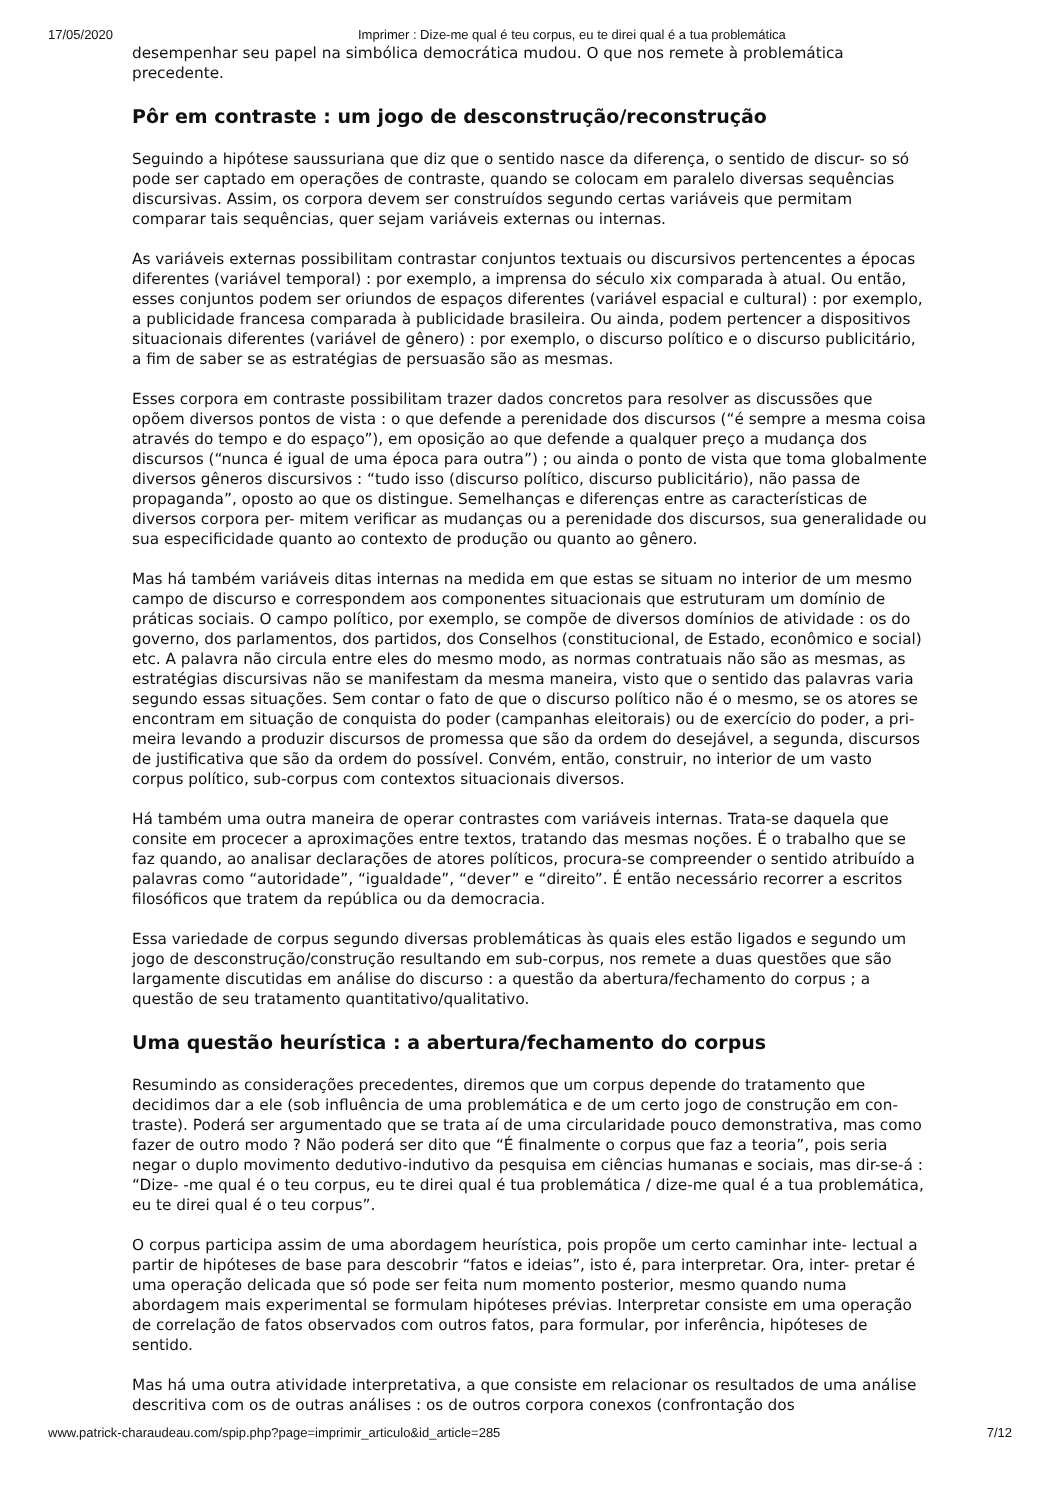17/05/2020 Imprimer : Dize-me qual é teu corpus, eu te direi qual é a tua problemática
desempenhar seu papel na simbólica democrática mudou. O que nos remete à problemática precedente.
Pôr em contraste : um jogo de desconstrução/reconstrução
Seguindo a hipótese saussuriana que diz que o sentido nasce da diferença, o sentido de discur- so só pode ser captado em operações de contraste, quando se colocam em paralelo diversas sequências discursivas. Assim, os corpora devem ser construídos segundo certas variáveis que permitam comparar tais sequências, quer sejam variáveis externas ou internas.
As variáveis externas possibilitam contrastar conjuntos textuais ou discursivos pertencentes a épocas diferentes (variável temporal) : por exemplo, a imprensa do século xix comparada à atual. Ou então, esses conjuntos podem ser oriundos de espaços diferentes (variável espacial e cultural) : por exemplo, a publicidade francesa comparada à publicidade brasileira. Ou ainda, podem pertencer a dispositivos situacionais diferentes (variável de gênero) : por exemplo, o discurso político e o discurso publicitário, a fim de saber se as estratégias de persuasão são as mesmas.
Esses corpora em contraste possibilitam trazer dados concretos para resolver as discussões que opõem diversos pontos de vista : o que defende a perenidade dos discursos (“é sempre a mesma coisa através do tempo e do espaço”), em oposição ao que defende a qualquer preço a mudança dos discursos (“nunca é igual de uma época para outra”) ; ou ainda o ponto de vista que toma globalmente diversos gêneros discursivos : “tudo isso (discurso político, discurso publicitário), não passa de propaganda”, oposto ao que os distingue. Semelhanças e diferenças entre as características de diversos corpora per- mitem verificar as mudanças ou a perenidade dos discursos, sua generalidade ou sua especificidade quanto ao contexto de produção ou quanto ao gênero.
Mas há também variáveis ditas internas na medida em que estas se situam no interior de um mesmo campo de discurso e correspondem aos componentes situacionais que estruturam um domínio de práticas sociais. O campo político, por exemplo, se compõe de diversos domínios de atividade : os do governo, dos parlamentos, dos partidos, dos Conselhos (constitucional, de Estado, econômico e social) etc. A palavra não circula entre eles do mesmo modo, as normas contratuais não são as mesmas, as estratégias discursivas não se manifestam da mesma maneira, visto que o sentido das palavras varia segundo essas situações. Sem contar o fato de que o discurso político não é o mesmo, se os atores se encontram em situação de conquista do poder (campanhas eleitorais) ou de exercício do poder, a pri- meira levando a produzir discursos de promessa que são da ordem do desejável, a segunda, discursos de justificativa que são da ordem do possível. Convém, então, construir, no interior de um vasto corpus político, sub-corpus com contextos situacionais diversos.
Há também uma outra maneira de operar contrastes com variáveis internas. Trata-se daquela que consite em procecer a aproximações entre textos, tratando das mesmas noções. É o trabalho que se faz quando, ao analisar declarações de atores políticos, procura-se compreender o sentido atribuído a palavras como “autoridade”, “igualdade”, “dever” e “direito”. É então necessário recorrer a escritos filosóficos que tratem da república ou da democracia.
Essa variedade de corpus segundo diversas problemáticas às quais eles estão ligados e segundo um jogo de desconstrução/construção resultando em sub-corpus, nos remete a duas questões que são largamente discutidas em análise do discurso : a questão da abertura/fechamento do corpus ; a questão de seu tratamento quantitativo/qualitativo.
Uma questão heurística : a abertura/fechamento do corpus
Resumindo as considerações precedentes, diremos que um corpus depende do tratamento que decidimos dar a ele (sob influência de uma problemática e de um certo jogo de construção em con- traste). Poderá ser argumentado que se trata aí de uma circularidade pouco demonstrativa, mas como fazer de outro modo ? Não poderá ser dito que “É finalmente o corpus que faz a teoria”, pois seria negar o duplo movimento dedutivo-indutivo da pesquisa em ciências humanas e sociais, mas dir-se-á : “Dize- -me qual é o teu corpus, eu te direi qual é tua problemática / dize-me qual é a tua problemática, eu te direi qual é o teu corpus”.
O corpus participa assim de uma abordagem heurística, pois propõe um certo caminhar inte- lectual a partir de hipóteses de base para descobrir “fatos e ideias”, isto é, para interpretar. Ora, inter- pretar é uma operação delicada que só pode ser feita num momento posterior, mesmo quando numa abordagem mais experimental se formulam hipóteses prévias. Interpretar consiste em uma operação de correlação de fatos observados com outros fatos, para formular, por inferência, hipóteses de sentido.
Mas há uma outra atividade interpretativa, a que consiste em relacionar os resultados de uma análise descritiva com os de outras análises : os de outros corpora conexos (confrontação dos
www.patrick-charaudeau.com/spip.php?page=imprimir_articulo&id_article=285 7/12